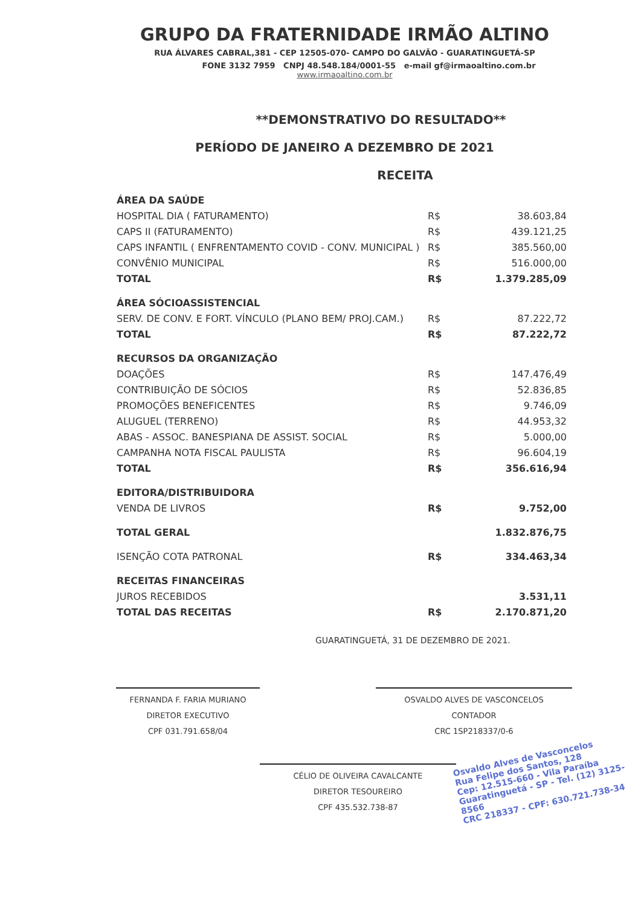GRUPO DA FRATERNIDADE IRMÃO ALTINO
RUA ÁLVARES CABRAL,381 - CEP 12505-070- CAMPO DO GALVÃO - GUARATINGUETÁ-SP
FONE 3132 7959 CNPJ 48.548.184/0001-55 e-mail gf@irmaoaltino.com.br
www.irmaoaltino.com.br
**DEMONSTRATIVO DO RESULTADO**
PERÍODO DE JANEIRO A DEZEMBRO DE 2021
RECEITA
| ÁREA DA SAÚDE | | |
| HOSPITAL DIA ( FATURAMENTO) | R$ | 38.603,84 |
| CAPS II (FATURAMENTO) | R$ | 439.121,25 |
| CAPS INFANTIL ( ENFRENTAMENTO COVID - CONV. MUNICIPAL ) | R$ | 385.560,00 |
| CONVÊNIO MUNICIPAL | R$ | 516.000,00 |
| TOTAL | R$ | 1.379.285,09 |
| ÁREA SÓCIOASSISTENCIAL | | |
| SERV. DE CONV. E FORT. VÍNCULO (PLANO BEM/ PROJ.CAM.) | R$ | 87.222,72 |
| TOTAL | R$ | 87.222,72 |
| RECURSOS DA ORGANIZAÇÃO | | |
| DOAÇÕES | R$ | 147.476,49 |
| CONTRIBUIÇÃO DE SÓCIOS | R$ | 52.836,85 |
| PROMOÇÕES BENEFICENTES | R$ | 9.746,09 |
| ALUGUEL (TERRENO) | R$ | 44.953,32 |
| ABAS - ASSOC. BANESPIANA DE ASSIST. SOCIAL | R$ | 5.000,00 |
| CAMPANHA NOTA FISCAL PAULISTA | R$ | 96.604,19 |
| TOTAL | R$ | 356.616,94 |
| EDITORA/DISTRIBUIDORA | | |
| VENDA DE LIVROS | R$ | 9.752,00 |
| TOTAL GERAL | | 1.832.876,75 |
| ISENÇÃO COTA PATRONAL | R$ | 334.463,34 |
| RECEITAS FINANCEIRAS | | |
| JUROS RECEBIDOS | | 3.531,11 |
| TOTAL DAS RECEITAS | R$ | 2.170.871,20 |
GUARATINGUETÁ, 31 DE DEZEMBRO DE 2021.
FERNANDA F. FARIA MURIANO
DIRETOR EXECUTIVO
CPF 031.791.658/04
OSVALDO ALVES DE VASCONCELOS
CONTADOR
CRC 1SP218337/0-6
CÉLIO DE OLIVEIRA CAVALCANTE
DIRETOR TESOUREIRO
CPF 435.532.738-87
Osvaldo Alves de Vasconcelos
Rua Felipe dos Santos, 128
Cep: 12.515-660 - Vila Paraíba
Guaratinguetá - SP - Tel. (12) 3125-8566
CRC 218337 - CPF: 630.721.738-34